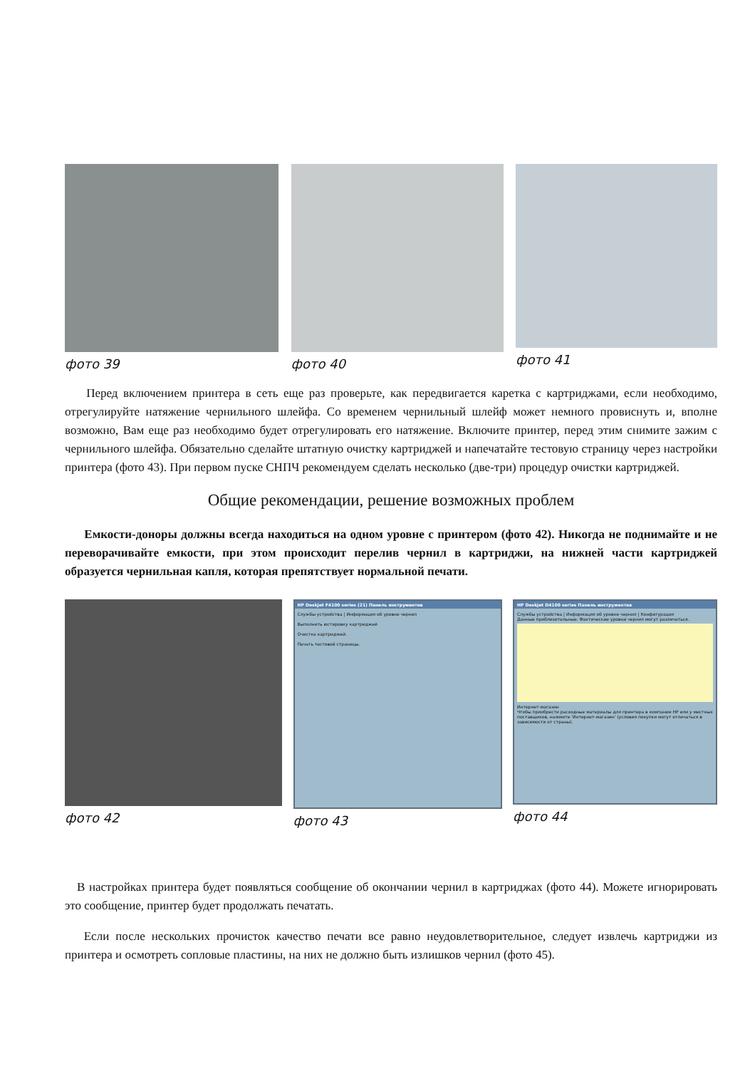фото 39 фото 40 фото 41
Перед включением принтера в сеть еще раз проверьте, как передвигается каретка с картриджами, если необходимо, отрегулируйте натяжение чернильного шлейфа. Со временем чернильный шлейф может немного провиснуть и, вполне возможно, Вам еще раз необходимо будет отрегулировать его натяжение. Включите принтер, перед этим снимите зажим с чернильного шлейфа. Обязательно сделайте штатную очистку картриджей и напечатайте тестовую страницу через настройки принтера (фото 43). При первом пуске СНПЧ рекомендуем сделать несколько (две-три) процедур очистки картриджей.
Общие рекомендации, решение возможных проблем
Емкости-доноры должны всегда находиться на одном уровне с принтером (фото 42). Никогда не поднимайте и не переворачивайте емкости, при этом происходит перелив чернил в картриджи, на нижней части картриджей образуется чернильная капля, которая препятствует нормальной печати.
фото 42
HP Deskjet F4100 series (21) Панель инструментов
Службы устройства | Информация об уровне чернил
Выполнить юстировку картриджей
Очистка картриджей.
Печать тестовой страницы.
фото 43
HP Deskjet D4100 series Панель инструментов
Службы устройства | Информация об уровне чернил | Конфигурация
Данные приблизительные. Фактические уровни чернил могут различаться.
Интернет-магазин
Чтобы приобрести расходные материалы для принтера в компании HP или у местных поставщиков, нажмите 'Интернет-магазин' (условия покупки могут отличаться в зависимости от страны).
фото 44
В настройках принтера будет появляться сообщение об окончании чернил в картриджах (фото 44). Можете игнорировать это сообщение, принтер будет продолжать печатать.
Если после нескольких прочисток качество печати все равно неудовлетворительное, следует извлечь картриджи из принтера и осмотреть сопловые пластины, на них не должно быть излишков чернил (фото 45).